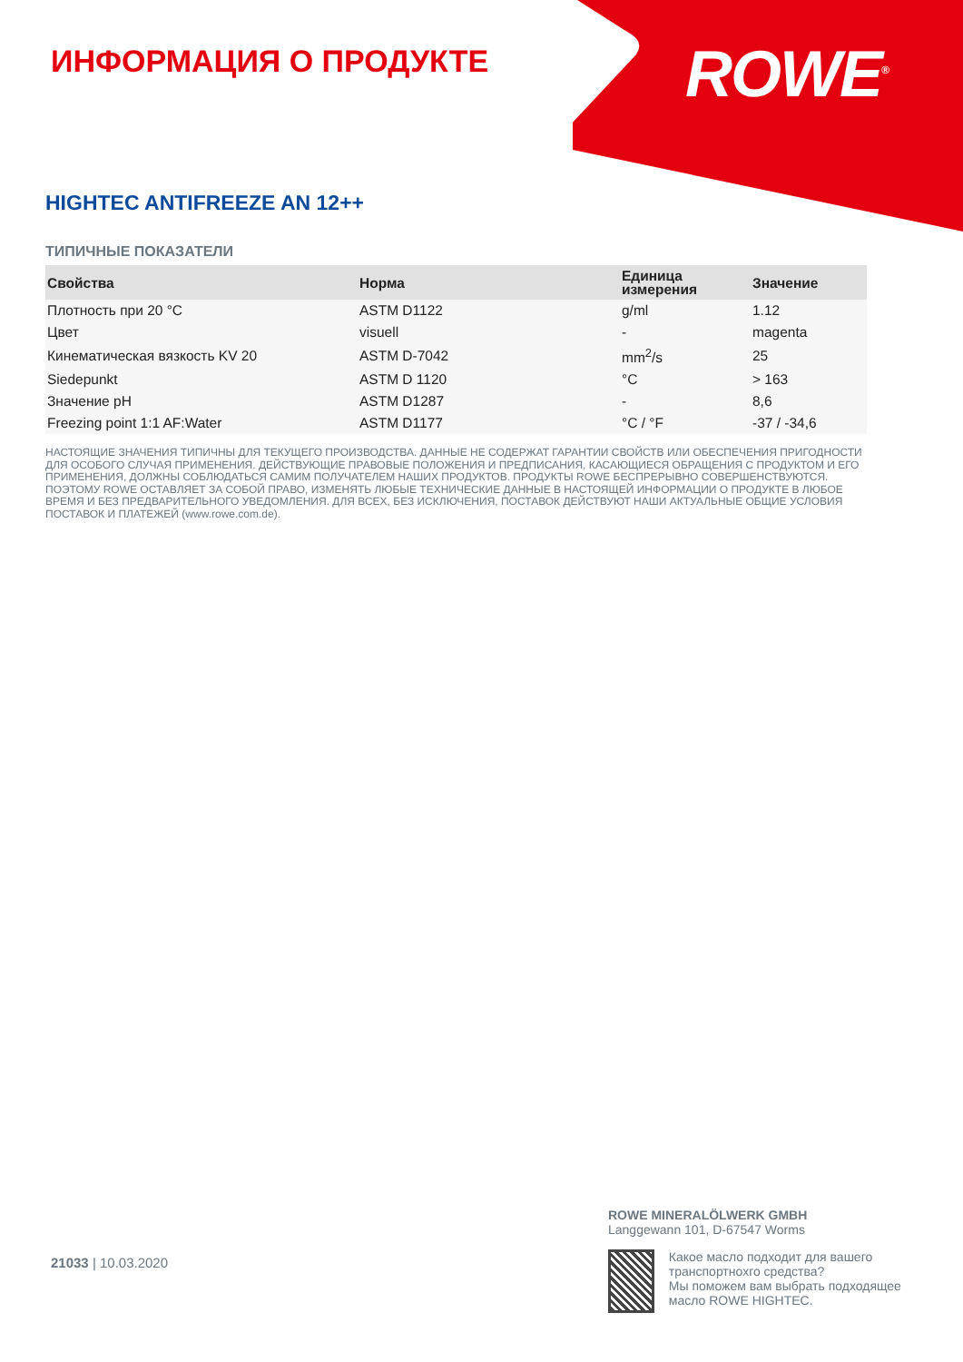ROWE<sup>®</sup>
ИНФОРМАЦИЯ О ПРОДУКТЕ
HIGHTEC ANTIFREEZE AN 12++
ТИПИЧНЫЕ ПОКАЗАТЕЛИ
| Свойства | Норма | Единица измерения | Значение |
| --- | --- | --- | --- |
| Плотность при 20 °C | ASTM D1122 | g/ml | 1.12 |
| Цвет | visuell | - | magenta |
| Кинематическая вязкость KV 20 | ASTM D-7042 | mm<sup>2</sup>/s | 25 |
| Siedepunkt | ASTM D 1120 | °C | > 163 |
| Значение pH | ASTM D1287 | - | 8,6 |
| Freezing point 1:1 AF:Water | ASTM D1177 | °C / °F | -37 / -34,6 |
НАСТОЯЩИЕ ЗНАЧЕНИЯ ТИПИЧНЫ ДЛЯ ТЕКУЩЕГО ПРОИЗВОДСТВА. ДАННЫЕ НЕ СОДЕРЖАТ ГАРАНТИИ СВОЙСТВ ИЛИ ОБЕСПЕЧЕНИЯ ПРИГОДНОСТИ ДЛЯ ОСОБОГО СЛУЧАЯ ПРИМЕНЕНИЯ. ДЕЙСТВУЮЩИЕ ПРАВОВЫЕ ПОЛОЖЕНИЯ И ПРЕДПИСАНИЯ, КАСАЮЩИЕСЯ ОБРАЩЕНИЯ С ПРОДУКТОМ И ЕГО ПРИМЕНЕНИЯ, ДОЛЖНЫ СОБЛЮДАТЬСЯ САМИМ ПОЛУЧАТЕЛЕМ НАШИХ ПРОДУКТОВ. ПРОДУКТЫ ROWE БЕСПРЕРЫВНО СОВЕРШЕНСТВУЮТСЯ. ПОЭТОМУ ROWE ОСТАВЛЯЕТ ЗА СОБОЙ ПРАВО, ИЗМЕНЯТЬ ЛЮБЫЕ ТЕХНИЧЕСКИЕ ДАННЫЕ В НАСТОЯЩЕЙ ИНФОРМАЦИИ О ПРОДУКТЕ В ЛЮБОЕ ВРЕМЯ И БЕЗ ПРЕДВАРИТЕЛЬНОГО УВЕДОМЛЕНИЯ. ДЛЯ ВСЕХ, БЕЗ ИСКЛЮЧЕНИЯ, ПОСТАВОК ДЕЙСТВУЮТ НАШИ АКТУАЛЬНЫЕ ОБЩИЕ УСЛОВИЯ ПОСТАВОК И ПЛАТЕЖЕЙ (www.rowe.com.de).
ROWE MINERALÖLWERK GMBH
Langgewann 101, D-67547 Worms
Какое масло подходит для вашего транспортнохго средства?
Мы поможем вам выбрать подходящее масло ROWE HIGHTEC.
21033 | 10.03.2020